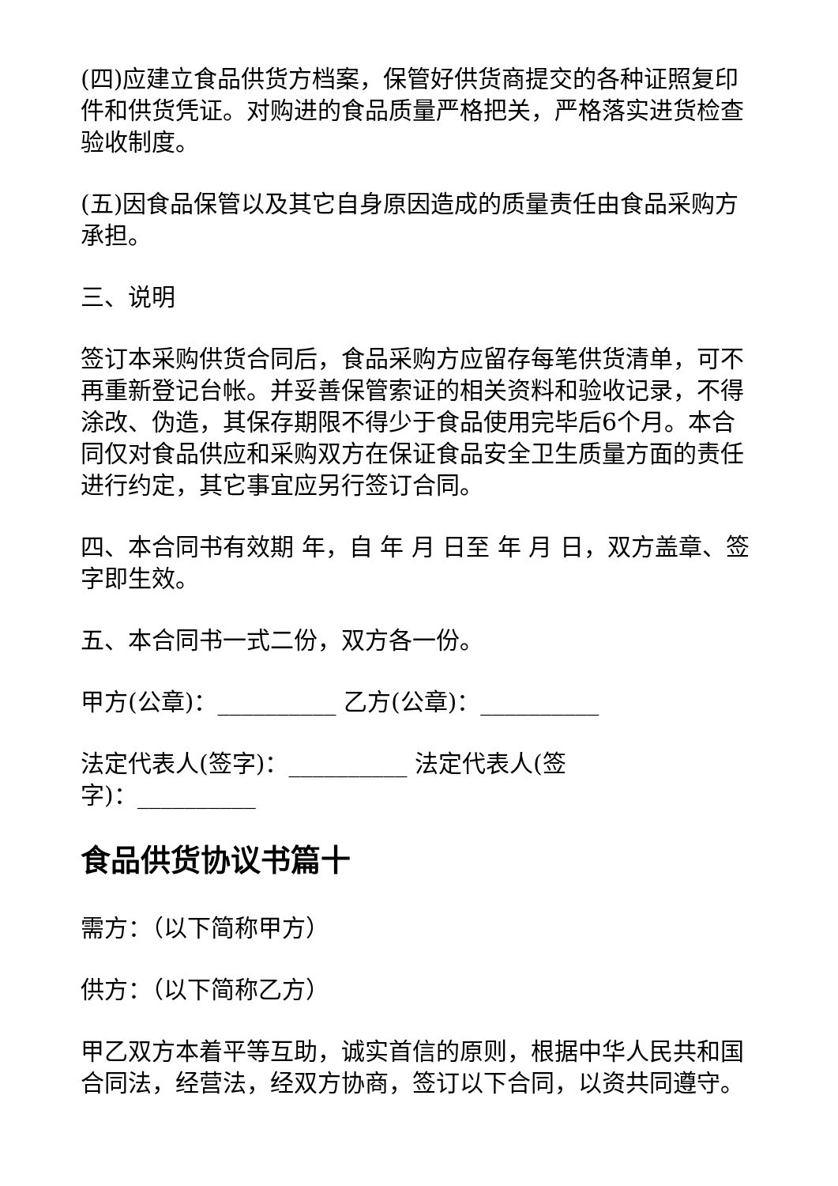(四)应建立食品供货方档案，保管好供货商提交的各种证照复印件和供货凭证。对购进的食品质量严格把关，严格落实进货检查验收制度。
(五)因食品保管以及其它自身原因造成的质量责任由食品采购方承担。
三、说明
签订本采购供货合同后，食品采购方应留存每笔供货清单，可不再重新登记台帐。并妥善保管索证的相关资料和验收记录，不得涂改、伪造，其保存期限不得少于食品使用完毕后6个月。本合同仅对食品供应和采购双方在保证食品安全卫生质量方面的责任进行约定，其它事宜应另行签订合同。
四、本合同书有效期 年，自 年 月 日至 年 月 日，双方盖章、签字即生效。
五、本合同书一式二份，双方各一份。
甲方(公章)：__________ 乙方(公章)：__________
法定代表人(签字)：__________ 法定代表人(签字)：__________
食品供货协议书篇十
需方：（以下简称甲方）
供方：（以下简称乙方）
甲乙双方本着平等互助，诚实首信的原则，根据中华人民共和国合同法，经营法，经双方协商，签订以下合同，以资共同遵守。